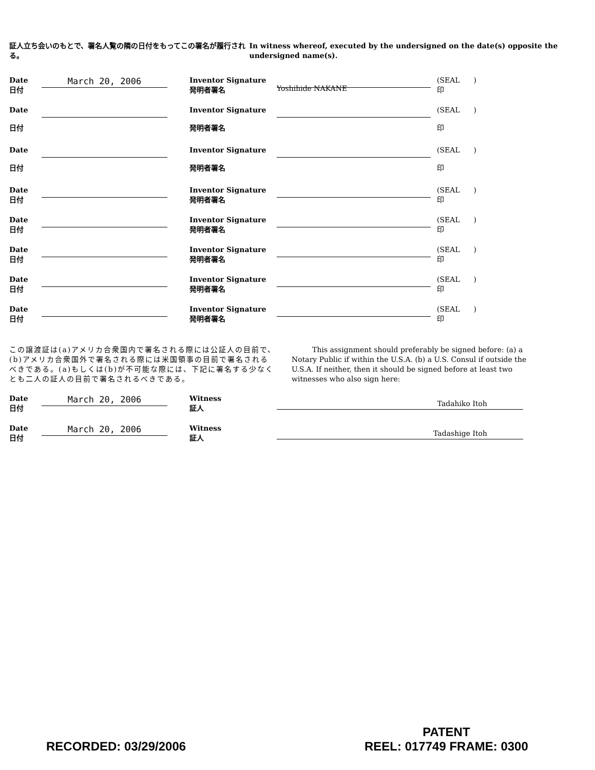証人立ち会いのもとで、署名人覧の隣の日付をもってこの署名が履行される。 In witness whereof, executed by the undersigned on the date(s) opposite the undersigned name(s).
Date
日付
March 20, 2006
Inventor Signature
発明者署名
Yoshihide NAKANE
(SEAL )
印
Date
日付
Inventor Signature
発明者署名
(SEAL )
印
Date
日付
Inventor Signature
発明者署名
(SEAL )
印
Date
日付
Inventor Signature
発明者署名
(SEAL )
印
Date
日付
Inventor Signature
発明者署名
(SEAL )
印
Date
日付
Inventor Signature
発明者署名
(SEAL )
印
Date
日付
Inventor Signature
発明者署名
(SEAL )
印
Date
日付
Inventor Signature
発明者署名
(SEAL )
印
この譲渡証は(a)アメリカ合衆国内で署名される際には公証人の目前で、(b)アメリカ合衆国外で署名される際には米国領事の目前で署名されるべきである。(a)もしくは(b)が不可能な際には、下記に署名する少なくとも二人の証人の目前で署名されるべきである。
This assignment should preferably be signed before: (a) a Notary Public if within the U.S.A. (b) a U.S. Consul if outside the U.S.A. If neither, then it should be signed before at least two witnesses who also sign here:
Date
日付
March 20, 2006
Witness
証人
Tadahiko Itoh
Date
日付
March 20, 2006
Witness
証人
Tadashige Itoh
RECORDED: 03/29/2006
PATENT
REEL: 017749 FRAME: 0300